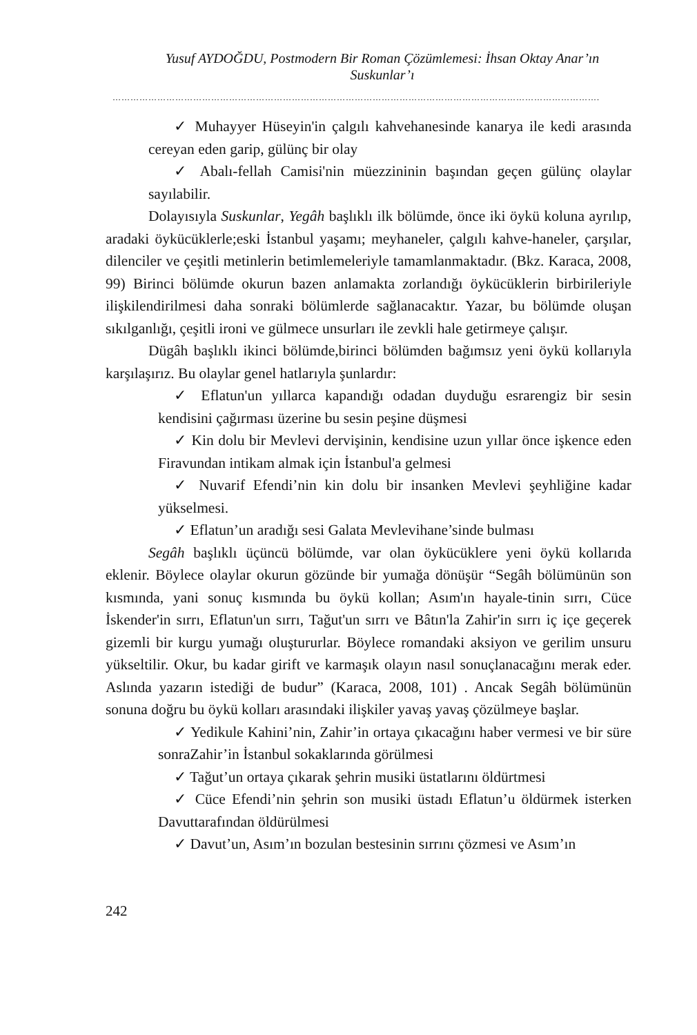Yusuf AYDOĞDU, Postmodern Bir Roman Çözümlemesi: İhsan Oktay Anar’ın
Suskunlar’ı
……………………………………………………………………………………………………………………………………………….
✓ Muhayyer Hüseyin'in çalgılı kahvehanesinde kanarya ile kedi arasında cereyan eden garip, gülünç bir olay
✓ Abalı-fellah Camisi'nin müezzininin başından geçen gülünç olaylar sayılabilir.
Dolayısıyla Suskunlar, Yegâh başlıklı ilk bölümde, önce iki öykü koluna ayrılıp, aradaki öykücüklerle;eski İstanbul yaşamı; meyhaneler, çalgılı kahve-haneler, çarşılar, dilenciler ve çeşitli metinlerin betimlemeleriyle tamamlanmaktadır. (Bkz. Karaca, 2008, 99) Birinci bölümde okurun bazen anlamakta zorlandığı öykücüklerin birbirileriyle ilişkilendirilmesi daha sonraki bölümlerde sağlanacaktır. Yazar, bu bölümde oluşan sıkılganlığı, çeşitli ironi ve gülmece unsurları ile zevkli hale getirmeye çalışır.
Dügâh başlıklı ikinci bölümde,birinci bölümden bağımsız yeni öykü kollarıyla karşılaşırız. Bu olaylar genel hatlarıyla şunlardır:
✓ Eflatun'un yıllarca kapandığı odadan duyduğu esrarengiz bir sesin kendisini çağırması üzerine bu sesin peşine düşmesi
✓ Kin dolu bir Mevlevi dervişinin, kendisine uzun yıllar önce işkence eden Firavundan intikam almak için İstanbul'a gelmesi
✓ Nuvarif Efendi’nin kin dolu bir insanken Mevlevi şeyhliğine kadar yükselmesi.
✓ Eflatun’un aradığı sesi Galata Mevlevihane’sinde bulması
Segâh başlıklı üçüncü bölümde, var olan öykücüklere yeni öykü kollarıda eklenir. Böylece olaylar okurun gözünde bir yumağa dönüşür “Segâh bölümünün son kısmında, yani sonuç kısmında bu öykü kollan; Asım'ın hayale-tinin sırrı, Cüce İskender'in sırrı, Eflatun'un sırrı, Tağut'un sırrı ve Bâtın'la Zahir'in sırrı iç içe geçerek gizemli bir kurgu yumağı oluştururlar. Böylece romandaki aksiyon ve gerilim unsuru yükseltilir. Okur, bu kadar girift ve karmaşık olayın nasıl sonuçlanacağını merak eder. Aslında yazarın istediği de budur” (Karaca, 2008, 101) . Ancak Segâh bölümünün sonuna doğru bu öykü kolları arasındaki ilişkiler yavaş yavaş çözülmeye başlar.
✓ Yedikule Kahini’nin, Zahir’in ortaya çıkacağını haber vermesi ve bir süre sonraZahir’in İstanbul sokaklarında görülmesi
✓ Tağut’un ortaya çıkarak şehrin musiki üstatlarını öldürtmesi
✓ Cüce Efendi’nin şehrin son musiki üstadı Eflatun’u öldürmek isterken Davuttarafından öldürülmesi
✓ Davut’un, Asım’ın bozulan bestesinin sırrını çözmesi ve Asım’ın
242